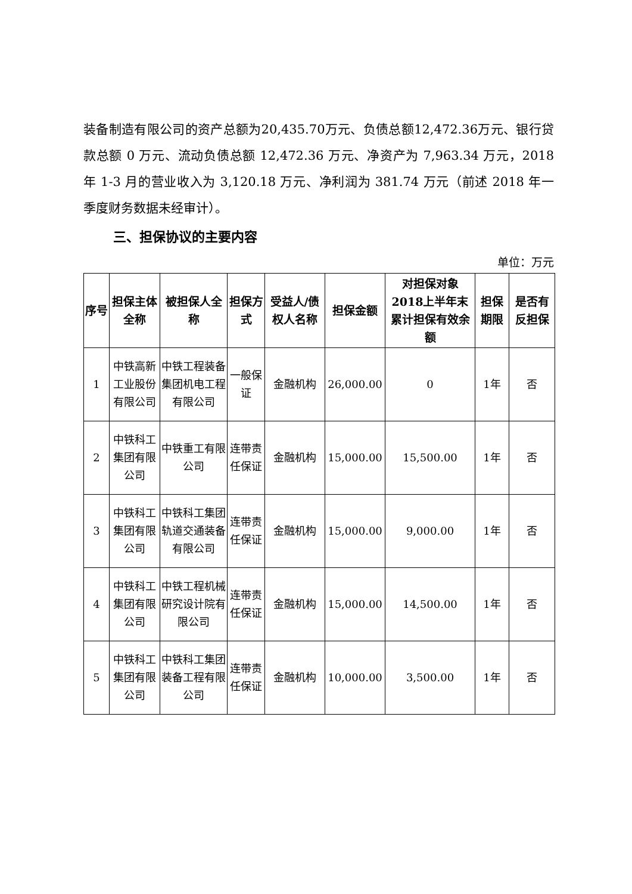装备制造有限公司的资产总额为20,435.70万元、负债总额12,472.36万元、银行贷款总额 0 万元、流动负债总额 12,472.36 万元、净资产为 7,963.34 万元，2018 年 1-3 月的营业收入为 3,120.18 万元、净利润为 381.74 万元（前述 2018 年一季度财务数据未经审计）。
三、担保协议的主要内容
单位：万元
| 序号 | 担保主体全称 | 被担保人全称 | 担保方式 | 受益人/债权人名称 | 担保金额 | 对担保对象2018上半年末累计担保有效余额 | 担保期限 | 是否有反担保 |
| --- | --- | --- | --- | --- | --- | --- | --- | --- |
| 1 | 中铁高新工业股份有限公司 | 中铁工程装备集团机电工程有限公司 | 一般保证 | 金融机构 | 26,000.00 | 0 | 1年 | 否 |
| 2 | 中铁科工集团有限公司 | 中铁重工有限公司 | 连带责任保证 | 金融机构 | 15,000.00 | 15,500.00 | 1年 | 否 |
| 3 | 中铁科工集团有限公司 | 中铁科工集团轨道交通装备有限公司 | 连带责任保证 | 金融机构 | 15,000.00 | 9,000.00 | 1年 | 否 |
| 4 | 中铁科工集团有限公司 | 中铁工程机械研究设计院有限公司 | 连带责任保证 | 金融机构 | 15,000.00 | 14,500.00 | 1年 | 否 |
| 5 | 中铁科工集团有限公司 | 中铁科工集团装备工程有限公司 | 连带责任保证 | 金融机构 | 10,000.00 | 3,500.00 | 1年 | 否 |